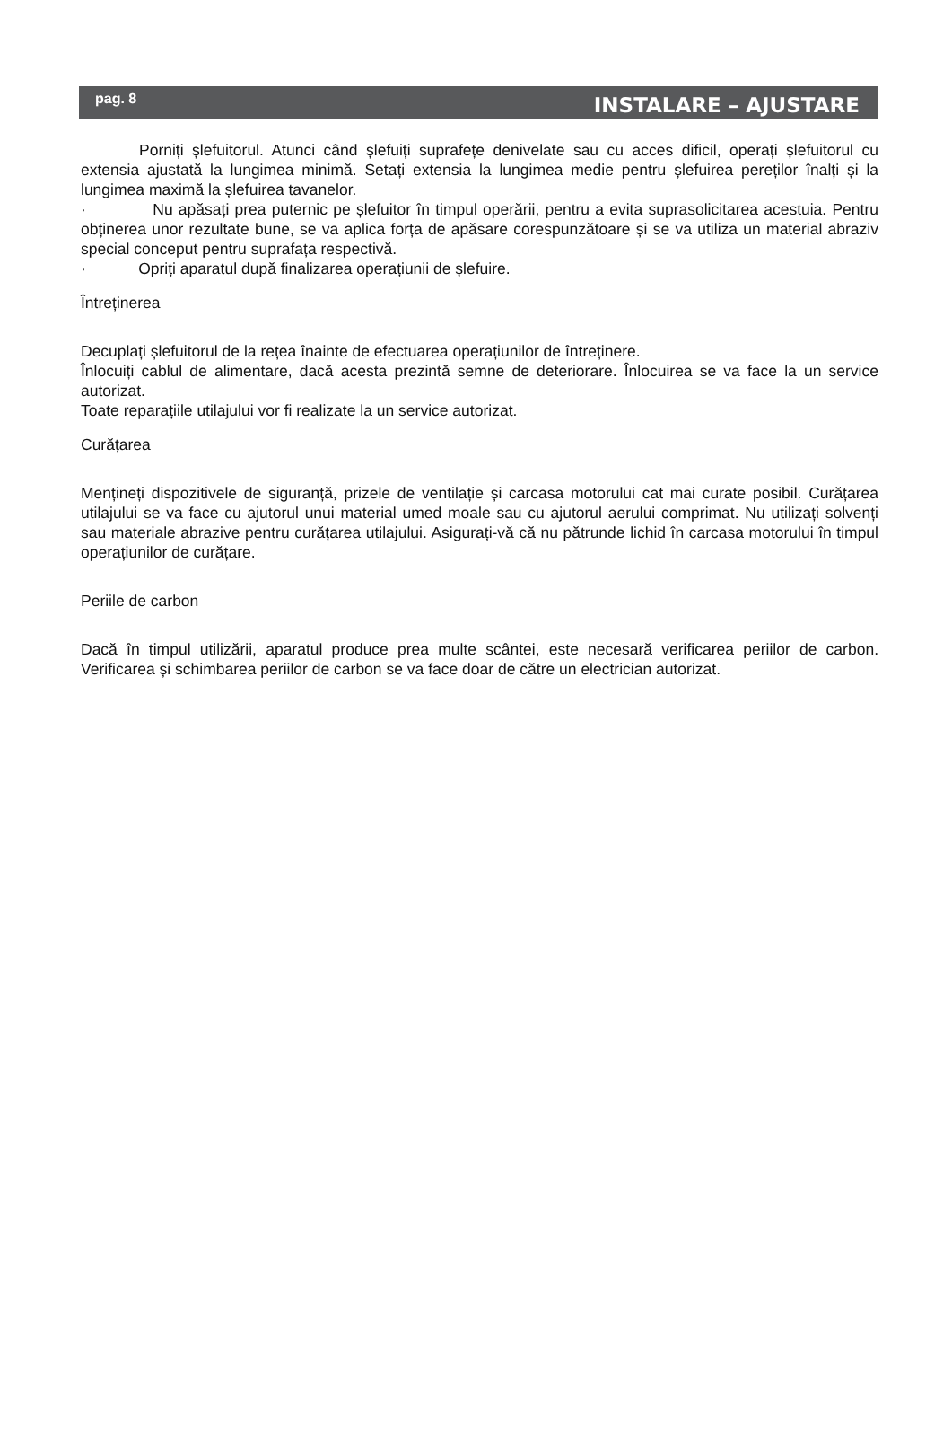pag. 8 INSTALARE – AJUSTARE
Porniți șlefuitorul. Atunci când șlefuiți suprafețe denivelate sau cu acces dificil, operați șlefuitorul cu extensia ajustată la lungimea minimă. Setați extensia la lungimea medie pentru șlefuirea pereților înalți și la lungimea maximă la șlefuirea tavanelor.
· Nu apăsați prea puternic pe șlefuitor în timpul operării, pentru a evita suprasolicitarea acestuia. Pentru obținerea unor rezultate bune, se va aplica forța de apăsare corespunzătoare și se va utiliza un material abraziv special conceput pentru suprafața respectivă.
· Opriți aparatul după finalizarea operațiunii de șlefuire.
Întreținerea
Decuplați șlefuitorul de la rețea înainte de efectuarea operațiunilor de întreținere.
Înlocuiți cablul de alimentare, dacă acesta prezintă semne de deteriorare. Înlocuirea se va face la un service autorizat.
Toate reparațiile utilajului vor fi realizate la un service autorizat.
Curățarea
Mențineți dispozitivele de siguranță, prizele de ventilație și carcasa motorului cat mai curate posibil. Curățarea utilajului se va face cu ajutorul unui material umed moale sau cu ajutorul aerului comprimat. Nu utilizați solvenți sau materiale abrazive pentru curățarea utilajului. Asigurați-vă că nu pătrunde lichid în carcasa motorului în timpul operațiunilor de curățare.
Periile de carbon
Dacă în timpul utilizării, aparatul produce prea multe scântei, este necesară verificarea periilor de carbon. Verificarea și schimbarea periilor de carbon se va face doar de către un electrician autorizat.